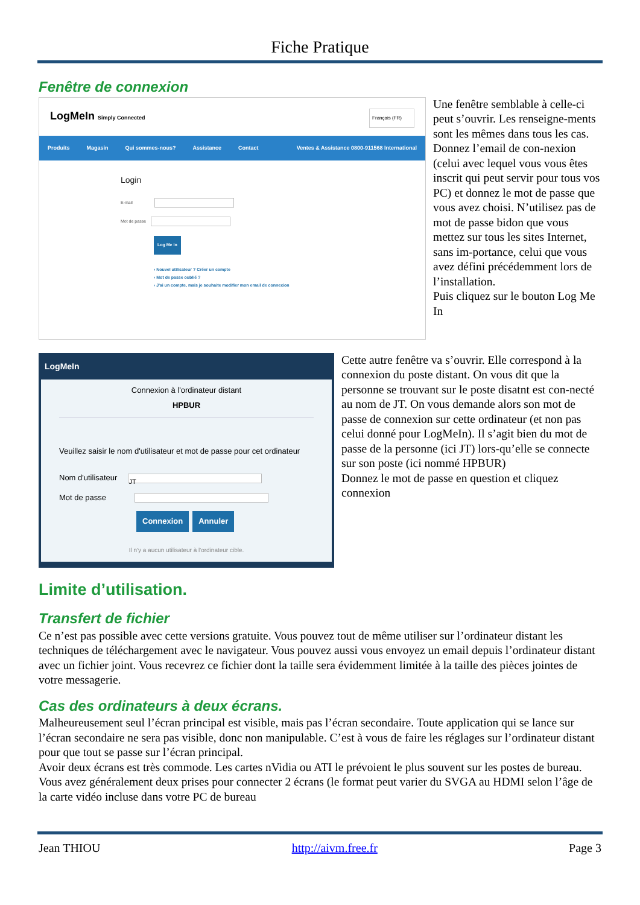Fiche Pratique
Fenêtre de connexion
LogMeIn Simply Connected Français (FR)
Produits Magasin Qui sommes-nous? Assistance Contact Ventes & Assistance 0800-911568 International
Login
E-mail
Mot de passe
Log Me In
› Nouvel utilisateur ? Créer un compte
› Mot de passe oublié ?
› J'ai un compte, mais je souhaite modifier mon email de connexion
Une fenêtre semblable à celle-ci peut s’ouvrir. Les renseigne-ments sont les mêmes dans tous les cas. Donnez l’email de con-nexion (celui avec lequel vous vous êtes inscrit qui peut servir pour tous vos PC) et donnez le mot de passe que vous avez choisi. N’utilisez pas de mot de passe bidon que vous mettez sur tous les sites Internet, sans im-portance, celui que vous avez défini précédemment lors de l’installation.
Puis cliquez sur le bouton Log Me In
LogMeIn
Connexion à l'ordinateur distant
HPBUR
Veuillez saisir le nom d'utilisateur et mot de passe pour cet ordinateur
Nom d'utilisateur JT
Mot de passe
Connexion Annuler
Il n'y a aucun utilisateur à l'ordinateur cible.
Cette autre fenêtre va s’ouvrir. Elle correspond à la connexion du poste distant. On vous dit que la personne se trouvant sur le poste disatnt est con-necté au nom de JT. On vous demande alors son mot de passe de connexion sur cette ordinateur (et non pas celui donné pour LogMeIn). Il s’agit bien du mot de passe de la personne (ici JT) lors-qu’elle se connecte sur son poste (ici nommé HPBUR)
Donnez le mot de passe en question et cliquez connexion
Limite d’utilisation.
Transfert de fichier
Ce n’est pas possible avec cette versions gratuite. Vous pouvez tout de même utiliser sur l’ordinateur distant les techniques de téléchargement avec le navigateur. Vous pouvez aussi vous envoyez un email depuis l’ordinateur distant avec un fichier joint. Vous recevrez ce fichier dont la taille sera évidemment limitée à la taille des pièces jointes de votre messagerie.
Cas des ordinateurs à deux écrans.
Malheureusement seul l’écran principal est visible, mais pas l’écran secondaire. Toute application qui se lance sur l’écran secondaire ne sera pas visible, donc non manipulable. C’est à vous de faire les réglages sur l’ordinateur distant pour que tout se passe sur l’écran principal.
Avoir deux écrans est très commode. Les cartes nVidia ou ATI le prévoient le plus souvent sur les postes de bureau. Vous avez généralement deux prises pour connecter 2 écrans (le format peut varier du SVGA au HDMI selon l’âge de la carte vidéo incluse dans votre PC de bureau
Jean THIOU http://aivm.free.fr Page 3